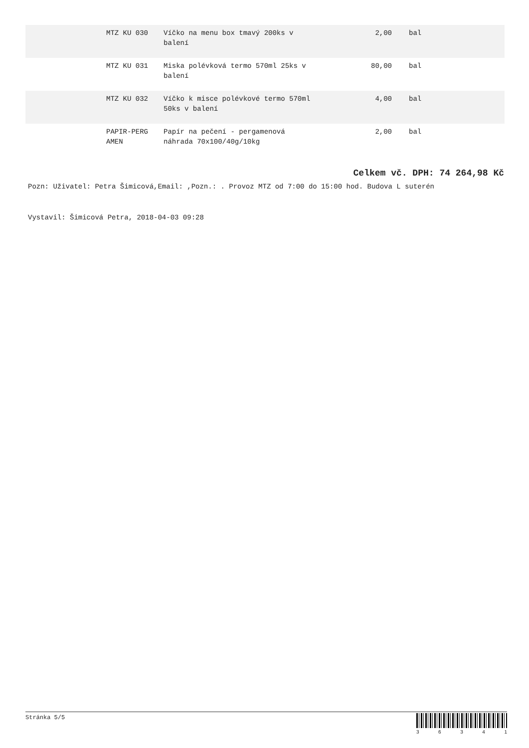| | MTZ KU 030 | Víčko na menu box tmavý 200ks v balení | 2,00 | bal |
| | MTZ KU 031 | Miska polévková termo 570ml 25ks v balení | 80,00 | bal |
| | MTZ KU 032 | Víčko k misce polévkové termo 570ml 50ks v balení | 4,00 | bal |
| | PAPIR-PERG AMEN | Papír na pečení - pergamenová náhrada 70x100/40g/10kg | 2,00 | bal |
Celkem vč. DPH: 74 264,98 Kč
Pozn: Uživatel: Petra Šimicová,Email: ,Pozn.: . Provoz MTZ od 7:00 do 15:00 hod. Budova L suterén
Vystavil: Šimicová Petra, 2018-04-03 09:28
Stránka 5/5
3 6 3 4 1